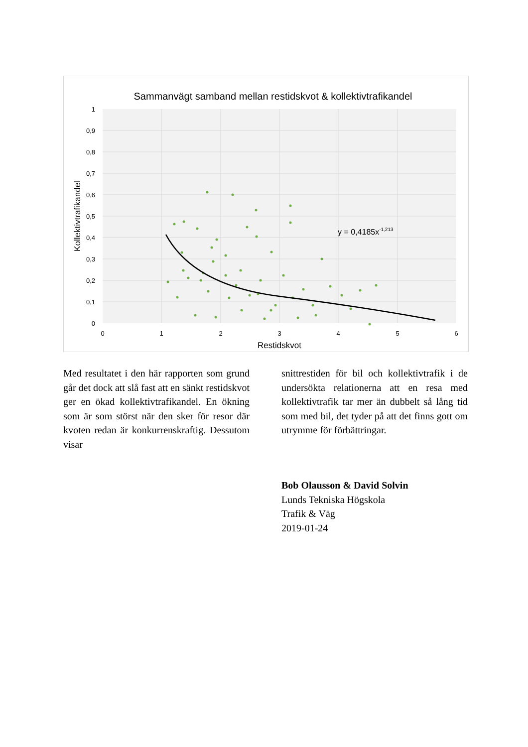Sammanvägt samband mellan restidskvot & kollektivtrafikandel
1
0,9
0,8
0,7
0,6
0,5
0,4
0,3
0,2
0,1
0
0
1
2
3
4
5
6
Restidskvot
Kollektivtrafikandel
y = 0,4185x-1,213
Med resultatet i den här rapporten som grund går det dock att slå fast att en sänkt restidskvot ger en ökad kollektivtrafikandel. En ökning som är som störst när den sker för resor där kvoten redan är konkurrenskraftig. Dessutom visar
snittrestiden för bil och kollektivtrafik i de undersökta relationerna att en resa med kollektivtrafik tar mer än dubbelt så lång tid som med bil, det tyder på att det finns gott om utrymme för förbättringar.
Bob Olausson & David Solvin
Lunds Tekniska Högskola
Trafik & Väg
2019-01-24